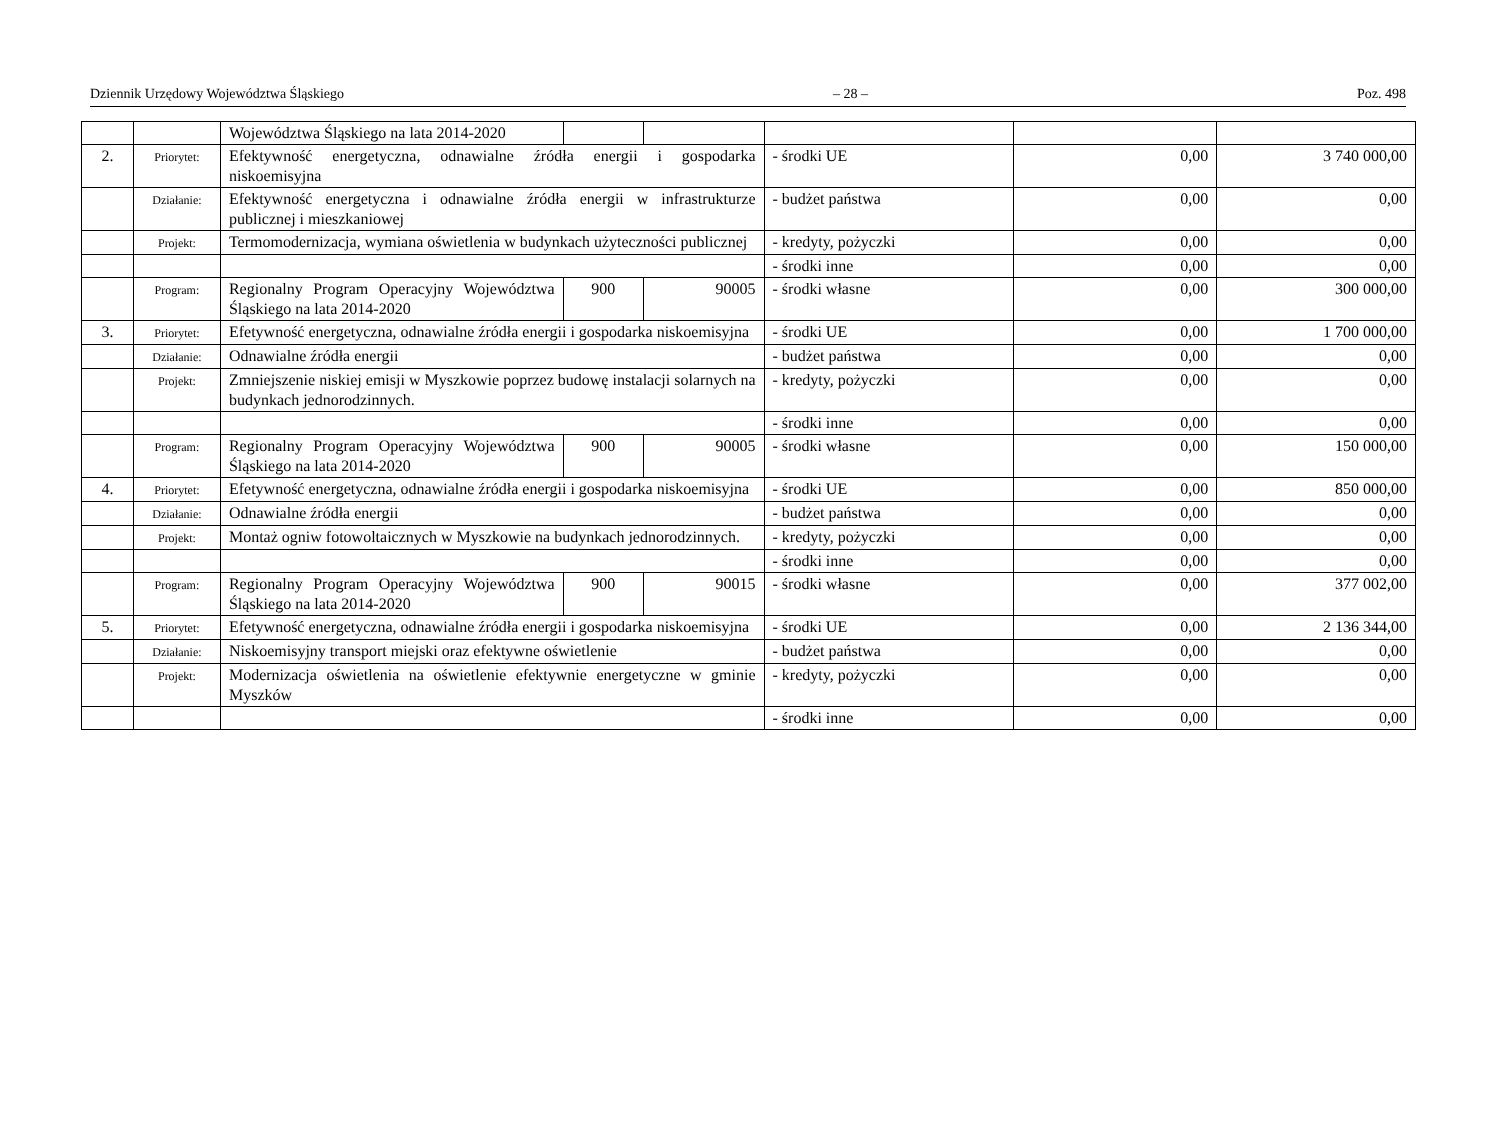Dziennik Urzędowy Województwa Śląskiego – 28 – Poz. 498
| | | Województwa Śląskiego na lata 2014-2020 | | | | | |
| 2. | Priorytet: | Efektywność energetyczna, odnawialne źródła energii i gospodarka niskoemisyjna | | | - środki UE | 0,00 | 3 740 000,00 |
| | Działanie: | Efektywność energetyczna i odnawialne źródła energii w infrastrukturze publicznej i mieszkaniowej | | | - budżet państwa | 0,00 | 0,00 |
| | Projekt: | Termomodernizacja, wymiana oświetlenia w budynkach użyteczności publicznej | | | - kredyty, pożyczki | 0,00 | 0,00 |
| | | | | | - środki inne | 0,00 | 0,00 |
| | Program: | Regionalny Program Operacyjny Województwa Śląskiego na lata 2014-2020 | 900 | 90005 | - środki własne | 0,00 | 300 000,00 |
| 3. | Priorytet: | Efetywność energetyczna, odnawialne źródła energii i gospodarka niskoemisyjna | | | - środki UE | 0,00 | 1 700 000,00 |
| | Działanie: | Odnawialne źródła energii | | | - budżet państwa | 0,00 | 0,00 |
| | Projekt: | Zmniejszenie niskiej emisji w Myszkowie poprzez budowę instalacji solarnych na budynkach jednorodzinnych. | | | - kredyty, pożyczki | 0,00 | 0,00 |
| | | | | | - środki inne | 0,00 | 0,00 |
| | Program: | Regionalny Program Operacyjny Województwa Śląskiego na lata 2014-2020 | 900 | 90005 | - środki własne | 0,00 | 150 000,00 |
| 4. | Priorytet: | Efetywność energetyczna, odnawialne źródła energii i gospodarka niskoemisyjna | | | - środki UE | 0,00 | 850 000,00 |
| | Działanie: | Odnawialne źródła energii | | | - budżet państwa | 0,00 | 0,00 |
| | Projekt: | Montaż ogniw fotowoltaicznych w Myszkowie na budynkach jednorodzinnych. | | | - kredyty, pożyczki | 0,00 | 0,00 |
| | | | | | - środki inne | 0,00 | 0,00 |
| | Program: | Regionalny Program Operacyjny Województwa Śląskiego na lata 2014-2020 | 900 | 90015 | - środki własne | 0,00 | 377 002,00 |
| 5. | Priorytet: | Efetywność energetyczna, odnawialne źródła energii i gospodarka niskoemisyjna | | | - środki UE | 0,00 | 2 136 344,00 |
| | Działanie: | Niskoemisyjny transport miejski oraz efektywne oświetlenie | | | - budżet państwa | 0,00 | 0,00 |
| | Projekt: | Modernizacja oświetlenia na oświetlenie efektywnie energetyczne w gminie Myszków | | | - kredyty, pożyczki | 0,00 | 0,00 |
| | | | | | - środki inne | 0,00 | 0,00 |